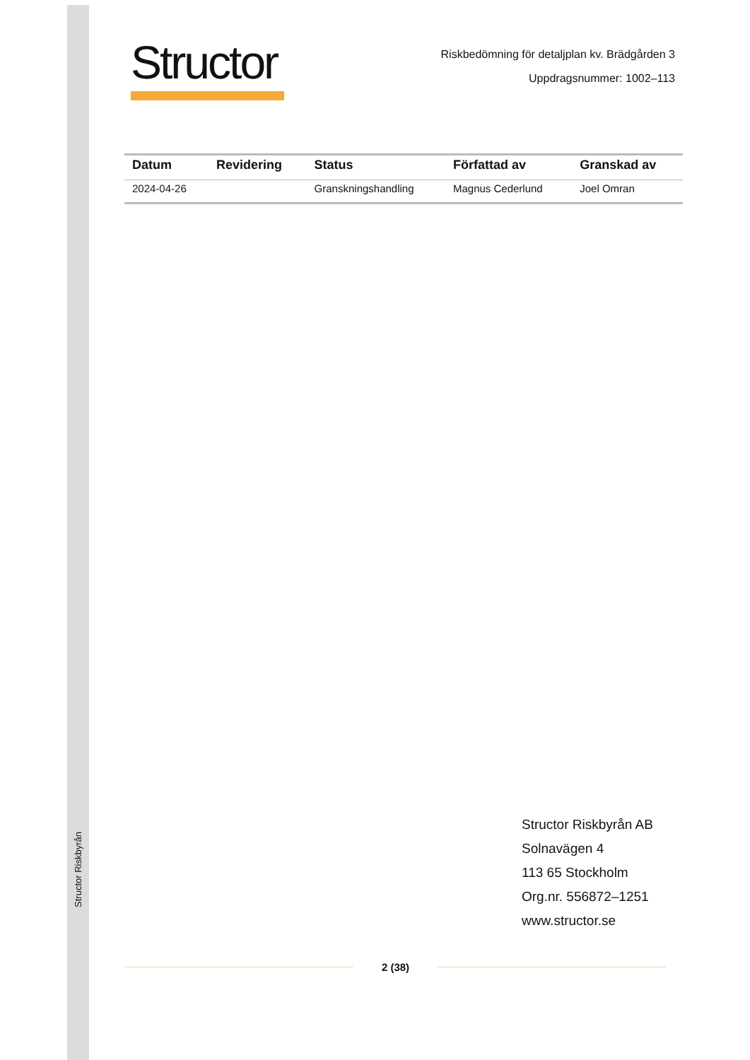Structor Riskbyrån
Structor
Riskbedömning för detaljplan kv. Brädgården 3
Uppdragsnummer: 1002–113
| Datum | Revidering | Status | Författad av | Granskad av |
| --- | --- | --- | --- | --- |
| 2024-04-26 | | Granskningshandling | Magnus Cederlund | Joel Omran |
Structor Riskbyrån AB
Solnavägen 4
113 65 Stockholm
Org.nr. 556872–1251
www.structor.se
2 (38)